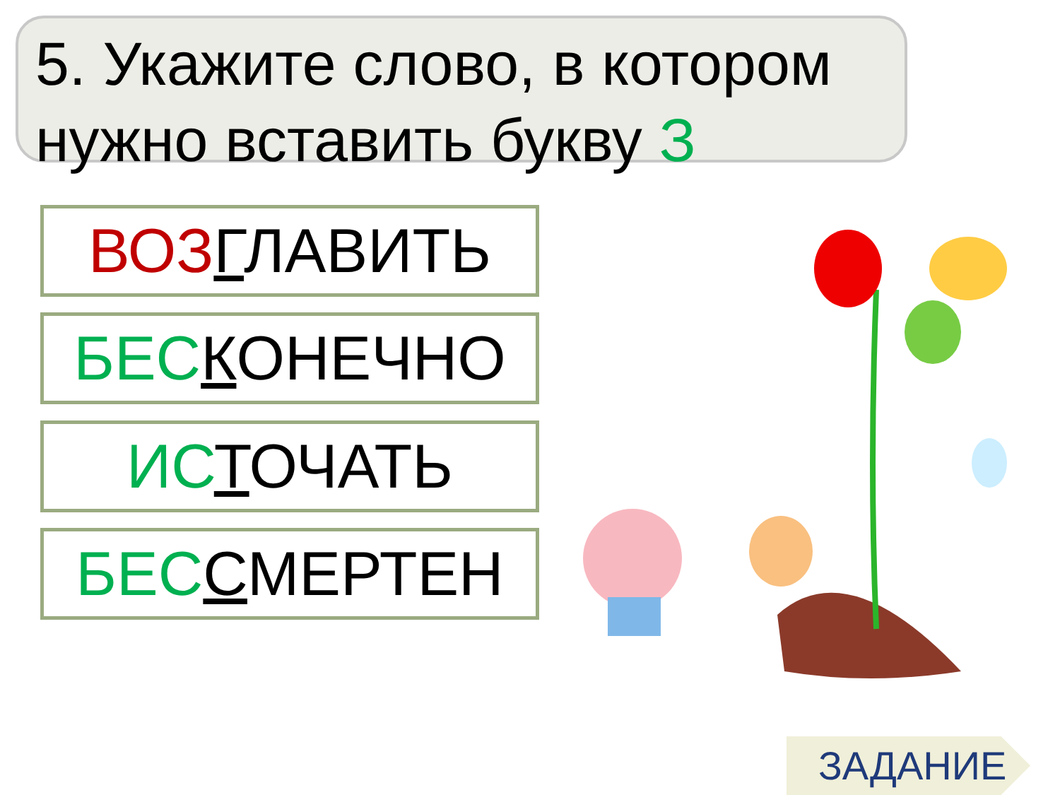5. Укажите слово, в котором нужно вставить букву З
ВОЗ ГЛАВИТЬ
БЕС КОНЕЧНО
ИС ТОЧАТЬ
БЕС СМЕРТЕН
ЗАДАНИЕ